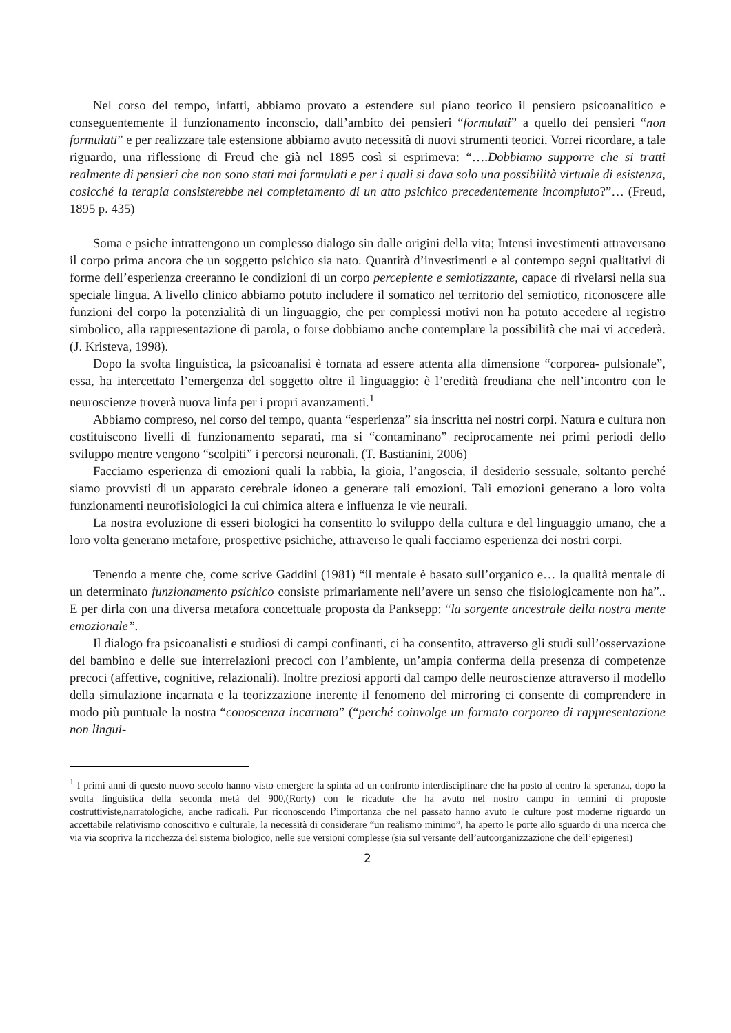Nel corso del tempo, infatti, abbiamo provato a estendere sul piano teorico il pensiero psicoanalitico e conseguentemente il funzionamento inconscio, dall’ambito dei pensieri “formulati” a quello dei pensieri “non formulati” e per realizzare tale estensione abbiamo avuto necessità di nuovi strumenti teorici. Vorrei ricordare, a tale riguardo, una riflessione di Freud che già nel 1895 così si esprimeva: “….Dobbiamo supporre che si tratti realmente di pensieri che non sono stati mai formulati e per i quali si dava solo una possibilità virtuale di esistenza, cosicché la terapia consisterebbe nel completamento di un atto psichico precedentemente incompiuto?”… (Freud, 1895 p. 435)
Soma e psiche intrattengono un complesso dialogo sin dalle origini della vita; Intensi investimenti attraversano il corpo prima ancora che un soggetto psichico sia nato. Quantità d’investimenti e al contempo segni qualitativi di forme dell’esperienza creeranno le condizioni di un corpo percepiente e semiotizzante, capace di rivelarsi nella sua speciale lingua. A livello clinico abbiamo potuto includere il somatico nel territorio del semiotico, riconoscere alle funzioni del corpo la potenzialità di un linguaggio, che per complessi motivi non ha potuto accedere al registro simbolico, alla rappresentazione di parola, o forse dobbiamo anche contemplare la possibilità che mai vi accederà. (J. Kristeva, 1998).
Dopo la svolta linguistica, la psicoanalisi è tornata ad essere attenta alla dimensione “corporea- pulsionale”, essa, ha intercettato l’emergenza del soggetto oltre il linguaggio: è l’eredità freudiana che nell’incontro con le neuroscienze troverà nuova linfa per i propri avanzamenti.<sup>1</sup>
Abbiamo compreso, nel corso del tempo, quanta “esperienza” sia inscritta nei nostri corpi. Natura e cultura non costituiscono livelli di funzionamento separati, ma si “contaminano” reciprocamente nei primi periodi dello sviluppo mentre vengono “scolpiti” i percorsi neuronali. (T. Bastianini, 2006)
Facciamo esperienza di emozioni quali la rabbia, la gioia, l’angoscia, il desiderio sessuale, soltanto perché siamo provvisti di un apparato cerebrale idoneo a generare tali emozioni. Tali emozioni generano a loro volta funzionamenti neurofisiologici la cui chimica altera e influenza le vie neurali.
La nostra evoluzione di esseri biologici ha consentito lo sviluppo della cultura e del linguaggio umano, che a loro volta generano metafore, prospettive psichiche, attraverso le quali facciamo esperienza dei nostri corpi.
Tenendo a mente che, come scrive Gaddini (1981) “il mentale è basato sull’organico e… la qualità mentale di un determinato funzionamento psichico consiste primariamente nell’avere un senso che fisiologicamente non ha”.. E per dirla con una diversa metafora concettuale proposta da Panksepp: “la sorgente ancestrale della nostra mente emozionale”.
Il dialogo fra psicoanalisti e studiosi di campi confinanti, ci ha consentito, attraverso gli studi sull’osservazione del bambino e delle sue interrelazioni precoci con l’ambiente, un’ampia conferma della presenza di competenze precoci (affettive, cognitive, relazionali). Inoltre preziosi apporti dal campo delle neuroscienze attraverso il modello della simulazione incarnata e la teorizzazione inerente il fenomeno del mirroring ci consente di comprendere in modo più puntuale la nostra “conoscenza incarnata” (“perché coinvolge un formato corporeo di rappresentazione non lingui-
<sup>1</sup> I primi anni di questo nuovo secolo hanno visto emergere la spinta ad un confronto interdisciplinare che ha posto al centro la speranza, dopo la svolta linguistica della seconda metà del 900,(Rorty) con le ricadute che ha avuto nel nostro campo in termini di proposte costruttiviste,narratologiche, anche radicali. Pur riconoscendo l’importanza che nel passato hanno avuto le culture post moderne riguardo un accettabile relativismo conoscitivo e culturale, la necessità di considerare “un realismo minimo”, ha aperto le porte allo sguardo di una ricerca che via via scopriva la ricchezza del sistema biologico, nelle sue versioni complesse (sia sul versante dell’autoorganizzazione che dell’epigenesi)
2